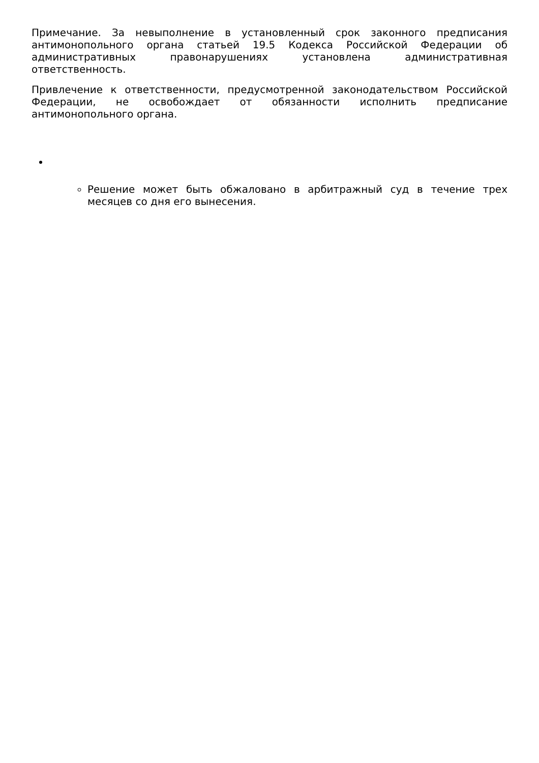Примечание. За невыполнение в установленный срок законного предписания антимонопольного органа статьей 19.5 Кодекса Российской Федерации об административных правонарушениях установлена административная ответственность.
Привлечение к ответственности, предусмотренной законодательством Российской Федерации, не освобождает от обязанности исполнить предписание антимонопольного органа.
Решение может быть обжаловано в арбитражный суд в течение трех месяцев со дня его вынесения.